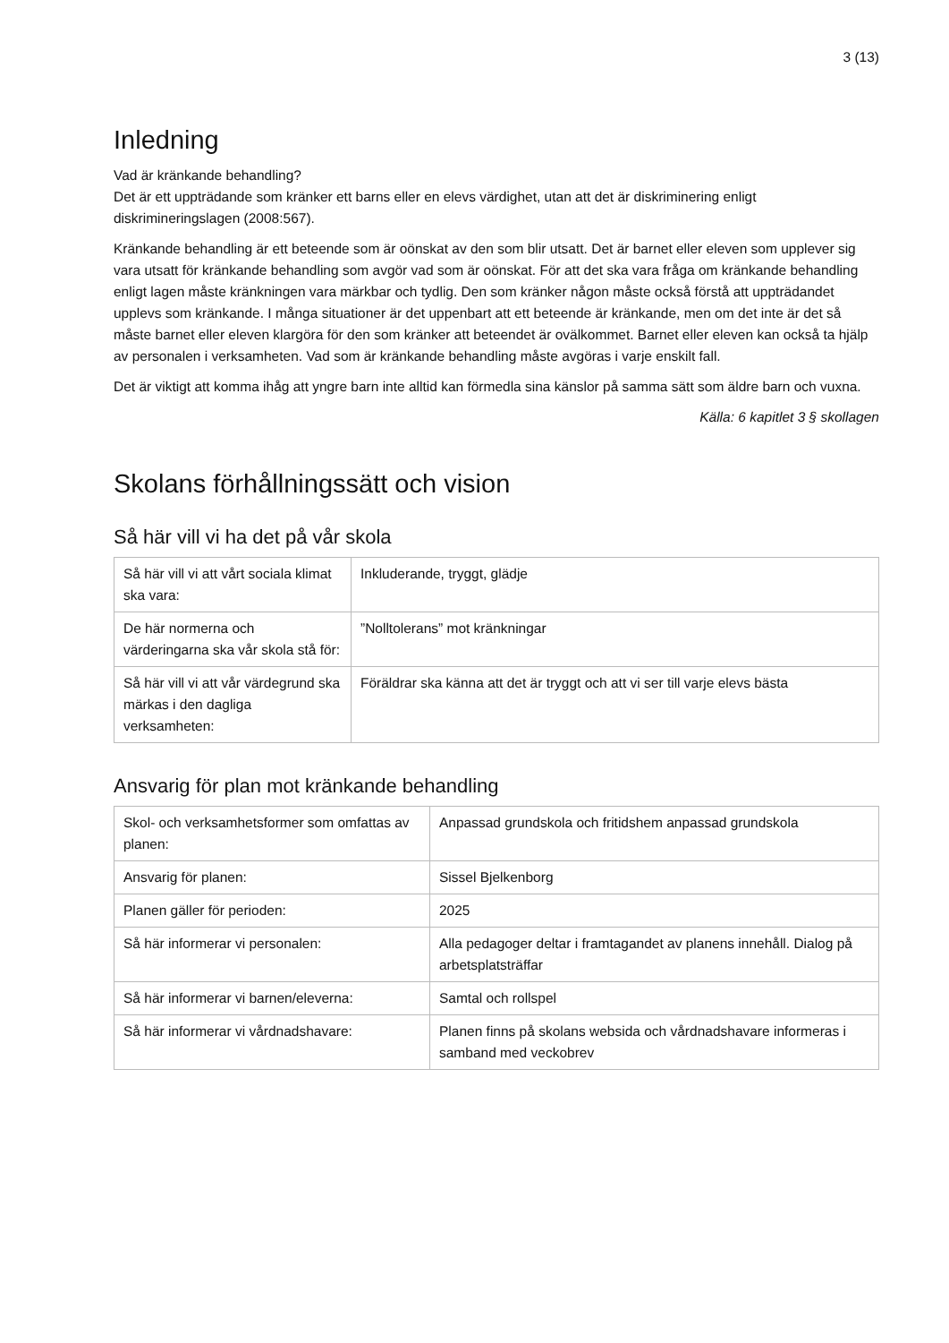3 (13)
Inledning
Vad är kränkande behandling?
Det är ett uppträdande som kränker ett barns eller en elevs värdighet, utan att det är diskriminering enligt diskrimineringslagen (2008:567).
Kränkande behandling är ett beteende som är oönskat av den som blir utsatt. Det är barnet eller eleven som upplever sig vara utsatt för kränkande behandling som avgör vad som är oönskat. För att det ska vara fråga om kränkande behandling enligt lagen måste kränkningen vara märkbar och tydlig. Den som kränker någon måste också förstå att uppträdandet upplevs som kränkande. I många situationer är det uppenbart att ett beteende är kränkande, men om det inte är det så måste barnet eller eleven klargöra för den som kränker att beteendet är ovälkommet. Barnet eller eleven kan också ta hjälp av personalen i verksamheten. Vad som är kränkande behandling måste avgöras i varje enskilt fall.
Det är viktigt att komma ihåg att yngre barn inte alltid kan förmedla sina känslor på samma sätt som äldre barn och vuxna.
Källa: 6 kapitlet 3 § skollagen
Skolans förhållningssätt och vision
Så här vill vi ha det på vår skola
| Så här vill vi att vårt sociala klimat ska vara: | Inkluderande, tryggt, glädje |
| De här normerna och värderingarna ska vår skola stå för: | ”Nolltolerans” mot kränkningar |
| Så här vill vi att vår värdegrund ska märkas i den dagliga verksamheten: | Föräldrar ska känna att det är tryggt och att vi ser till varje elevs bästa |
Ansvarig för plan mot kränkande behandling
| Skol- och verksamhetsformer som omfattas av planen: | Anpassad grundskola och fritidshem anpassad grundskola |
| Ansvarig för planen: | Sissel Bjelkenborg |
| Planen gäller för perioden: | 2025 |
| Så här informerar vi personalen: | Alla pedagoger deltar i framtagandet av planens innehåll. Dialog på arbetsplatsträffar |
| Så här informerar vi barnen/eleverna: | Samtal och rollspel |
| Så här informerar vi vårdnadshavare: | Planen finns på skolans websida och vårdnadshavare informeras i samband med veckobrev |